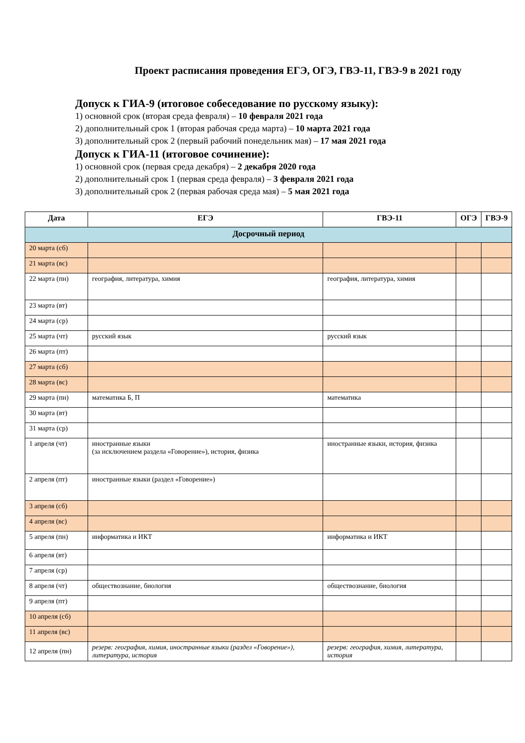Проект расписания проведения ЕГЭ, ОГЭ, ГВЭ-11, ГВЭ-9 в 2021 году
Допуск к ГИА-9 (итоговое собеседование по русскому языку):
1) основной срок (вторая среда февраля) – 10 февраля 2021 года
2) дополнительный срок 1 (вторая рабочая среда марта) – 10 марта 2021 года
3) дополнительный срок 2 (первый рабочий понедельник мая) – 17 мая 2021 года
Допуск к ГИА-11 (итоговое сочинение):
1) основной срок (первая среда декабря) – 2 декабря 2020 года
2) дополнительный срок 1 (первая среда февраля) – 3 февраля 2021 года
3) дополнительный срок 2 (первая рабочая среда мая) – 5 мая 2021 года
| Дата | ЕГЭ | ГВЭ-11 | ОГЭ | ГВЭ-9 |
| --- | --- | --- | --- | --- |
| Досрочный период | | | | |
| 20 марта (сб) | | | | |
| 21 марта (вс) | | | | |
| 22 марта (пн) | география, литература, химия | география, литература, химия | | |
| 23 марта (вт) | | | | |
| 24 марта (ср) | | | | |
| 25 марта (чт) | русский язык | русский язык | | |
| 26 марта (пт) | | | | |
| 27 марта (сб) | | | | |
| 28 марта (вс) | | | | |
| 29 марта (пн) | математика Б, П | математика | | |
| 30 марта (вт) | | | | |
| 31 марта (ср) | | | | |
| 1 апреля (чт) | иностранные языки (за исключением раздела «Говорение»), история, физика | иностранные языки, история, физика | | |
| 2 апреля (пт) | иностранные языки (раздел «Говорение») | | | |
| 3 апреля (сб) | | | | |
| 4 апреля (вс) | | | | |
| 5 апреля (пн) | информатика и ИКТ | информатика и ИКТ | | |
| 6 апреля (вт) | | | | |
| 7 апреля (ср) | | | | |
| 8 апреля (чт) | обществознание, биология | обществознание, биология | | |
| 9 апреля (пт) | | | | |
| 10 апреля (сб) | | | | |
| 11 апреля (вс) | | | | |
| 12 апреля (пн) | резерв: география, химия, иностранные языки (раздел «Говорение»), литература, история | резерв: география, химия, литература, история | | |